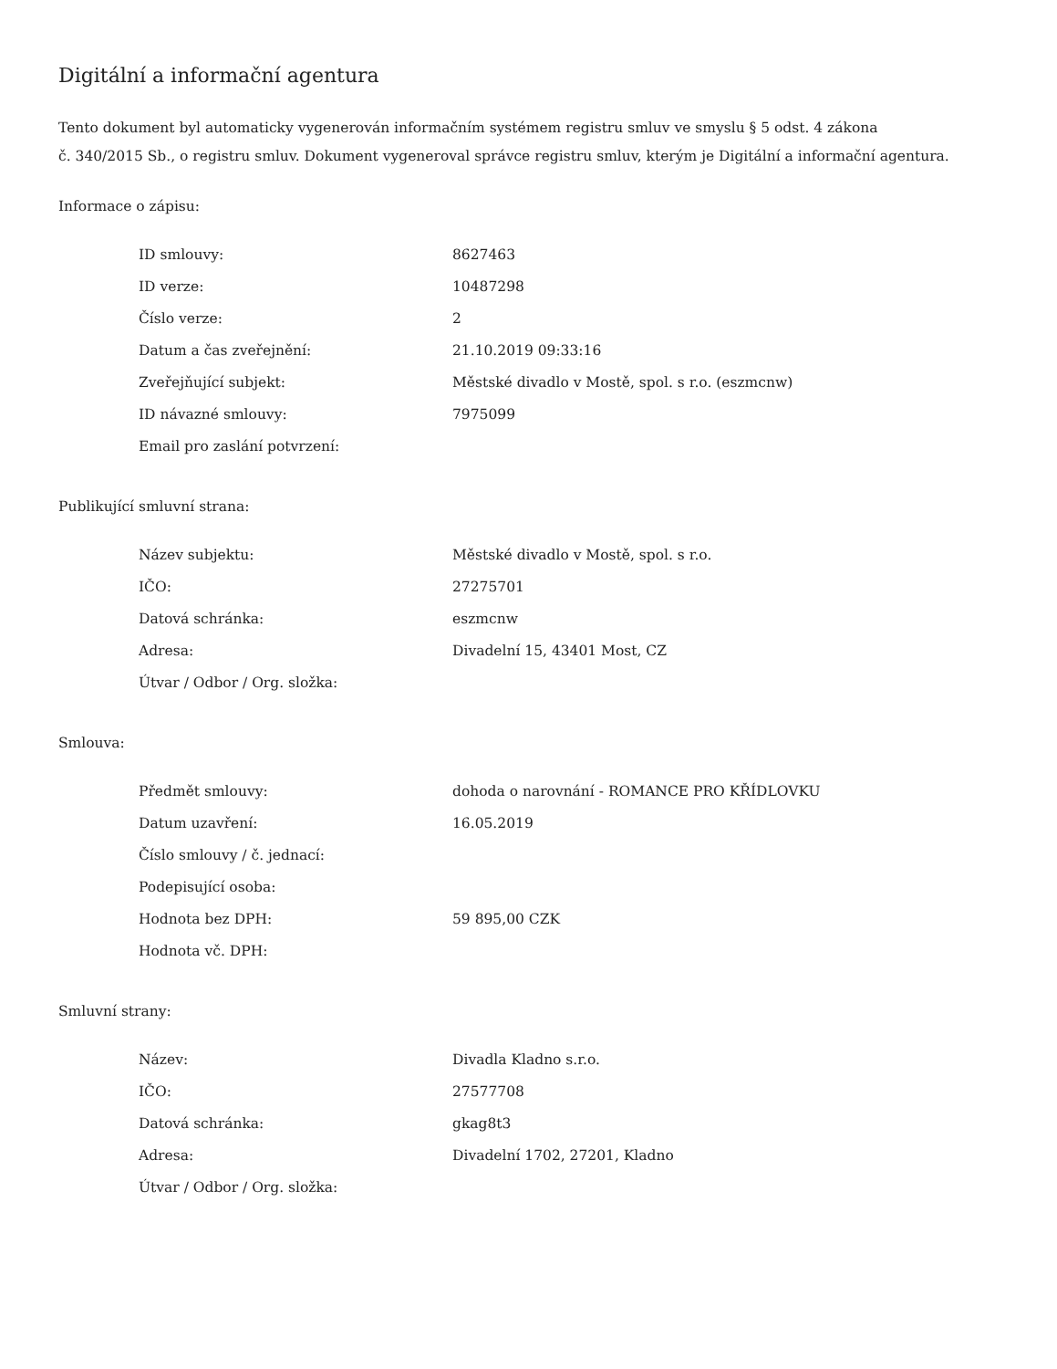Digitální a informační agentura
Tento dokument byl automaticky vygenerován informačním systémem registru smluv ve smyslu § 5 odst. 4 zákona
č. 340/2015 Sb., o registru smluv. Dokument vygeneroval správce registru smluv, kterým je Digitální a informační agentura.
Informace o zápisu:
| ID smlouvy: | 8627463 |
| ID verze: | 10487298 |
| Číslo verze: | 2 |
| Datum a čas zveřejnění: | 21.10.2019 09:33:16 |
| Zveřejňující subjekt: | Městské divadlo v Mostě, spol. s r.o. (eszmcnw) |
| ID návazné smlouvy: | 7975099 |
| Email pro zaslání potvrzení: | |
Publikující smluvní strana:
| Název subjektu: | Městské divadlo v Mostě, spol. s r.o. |
| IČO: | 27275701 |
| Datová schránka: | eszmcnw |
| Adresa: | Divadelní 15, 43401 Most, CZ |
| Útvar / Odbor / Org. složka: | |
Smlouva:
| Předmět smlouvy: | dohoda o narovnání - ROMANCE PRO KŘÍDLOVKU |
| Datum uzavření: | 16.05.2019 |
| Číslo smlouvy / č. jednací: | |
| Podepisující osoba: | |
| Hodnota bez DPH: | 59 895,00 CZK |
| Hodnota vč. DPH: | |
Smluvní strany:
| Název: | Divadla Kladno s.r.o. |
| IČO: | 27577708 |
| Datová schránka: | gkag8t3 |
| Adresa: | Divadelní 1702, 27201, Kladno |
| Útvar / Odbor / Org. složka: | |